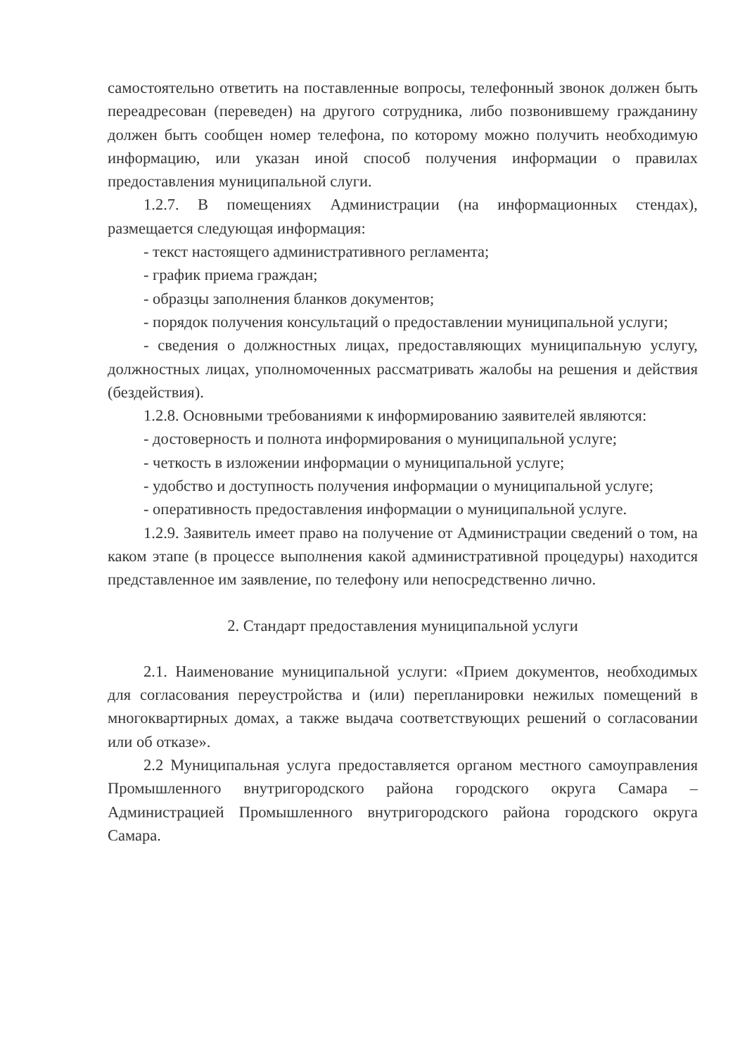самостоятельно ответить на поставленные вопросы, телефонный звонок должен быть переадресован (переведен) на другого сотрудника, либо позвонившему гражданину должен быть сообщен номер телефона, по которому можно получить необходимую информацию, или указан иной способ получения информации о правилах предоставления муниципальной слуги.
1.2.7. В помещениях Администрации (на информационных стендах), размещается следующая информация:
- текст настоящего административного регламента;
- график приема граждан;
- образцы заполнения бланков документов;
- порядок получения консультаций о предоставлении муниципальной услуги;
- сведения о должностных лицах, предоставляющих муниципальную услугу, должностных лицах, уполномоченных рассматривать жалобы на решения и действия (бездействия).
1.2.8. Основными требованиями к информированию заявителей являются:
- достоверность и полнота информирования о муниципальной услуге;
- четкость в изложении информации о муниципальной услуге;
- удобство и доступность получения информации о муниципальной услуге;
- оперативность предоставления информации о муниципальной услуге.
1.2.9. Заявитель имеет право на получение от Администрации сведений о том, на каком этапе (в процессе выполнения какой административной процедуры) находится представленное им заявление, по телефону или непосредственно лично.
2. Стандарт предоставления муниципальной услуги
2.1. Наименование муниципальной услуги: «Прием документов, необходимых для согласования переустройства и (или) перепланировки нежилых помещений в многоквартирных домах, а также выдача соответствующих решений о согласовании или об отказе».
2.2 Муниципальная услуга предоставляется органом местного самоуправления Промышленного внутригородского района городского округа Самара – Администрацией Промышленного внутригородского района городского округа Самара.